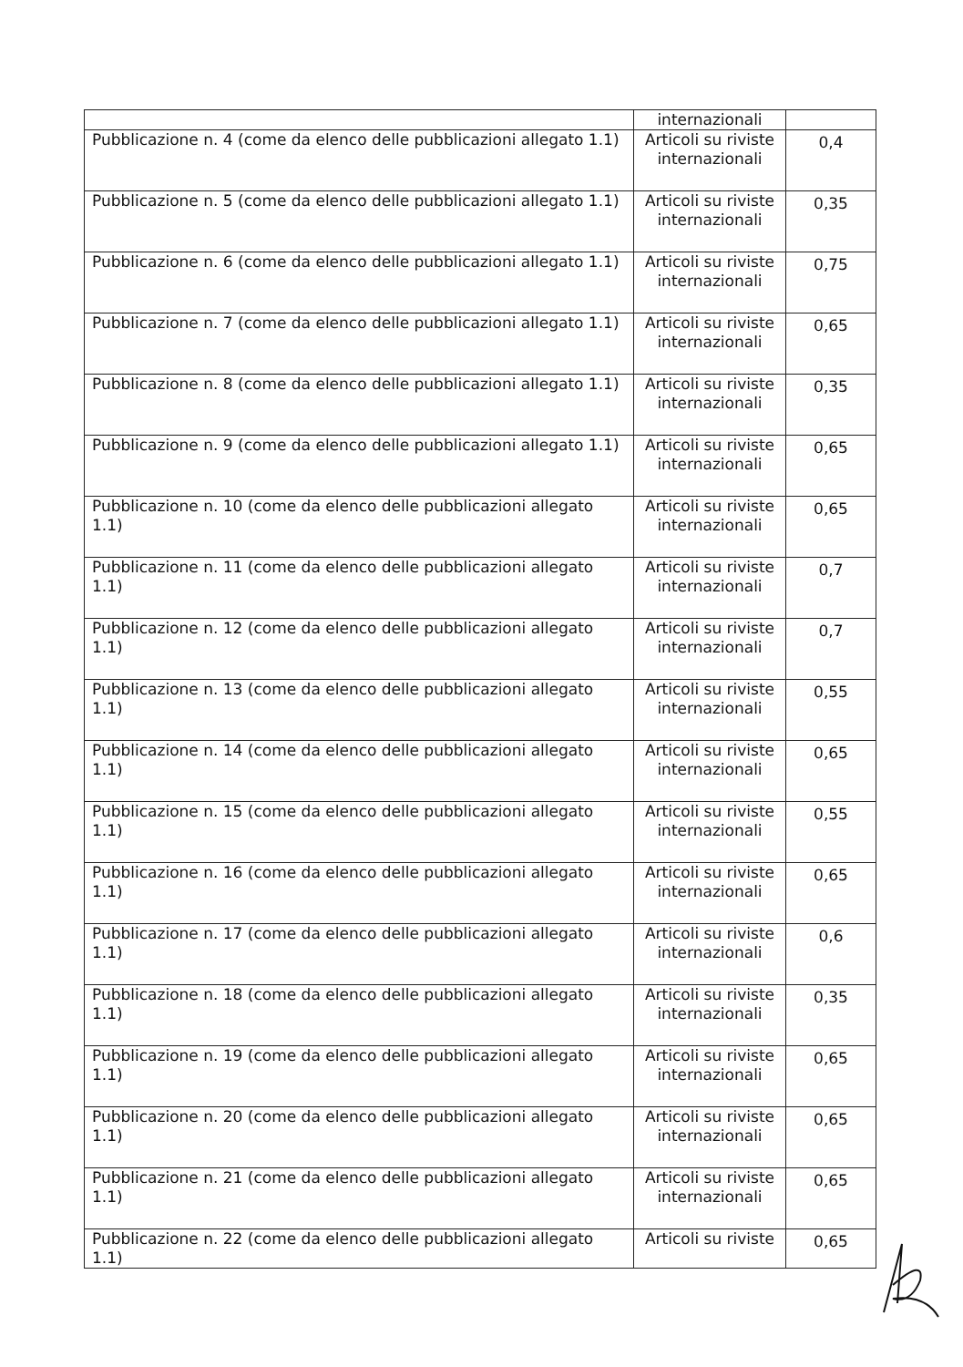| | internazionali | |
| Pubblicazione n. 4 (come da elenco delle pubblicazioni allegato 1.1) | Articoli su riviste internazionali | 0,4 |
| Pubblicazione n. 5 (come da elenco delle pubblicazioni allegato 1.1) | Articoli su riviste internazionali | 0,35 |
| Pubblicazione n. 6 (come da elenco delle pubblicazioni allegato 1.1) | Articoli su riviste internazionali | 0,75 |
| Pubblicazione n. 7 (come da elenco delle pubblicazioni allegato 1.1) | Articoli su riviste internazionali | 0,65 |
| Pubblicazione n. 8 (come da elenco delle pubblicazioni allegato 1.1) | Articoli su riviste internazionali | 0,35 |
| Pubblicazione n. 9 (come da elenco delle pubblicazioni allegato 1.1) | Articoli su riviste internazionali | 0,65 |
| Pubblicazione n. 10 (come da elenco delle pubblicazioni allegato 1.1) | Articoli su riviste internazionali | 0,65 |
| Pubblicazione n. 11 (come da elenco delle pubblicazioni allegato 1.1) | Articoli su riviste internazionali | 0,7 |
| Pubblicazione n. 12 (come da elenco delle pubblicazioni allegato 1.1) | Articoli su riviste internazionali | 0,7 |
| Pubblicazione n. 13 (come da elenco delle pubblicazioni allegato 1.1) | Articoli su riviste internazionali | 0,55 |
| Pubblicazione n. 14 (come da elenco delle pubblicazioni allegato 1.1) | Articoli su riviste internazionali | 0,65 |
| Pubblicazione n. 15 (come da elenco delle pubblicazioni allegato 1.1) | Articoli su riviste internazionali | 0,55 |
| Pubblicazione n. 16 (come da elenco delle pubblicazioni allegato 1.1) | Articoli su riviste internazionali | 0,65 |
| Pubblicazione n. 17 (come da elenco delle pubblicazioni allegato 1.1) | Articoli su riviste internazionali | 0,6 |
| Pubblicazione n. 18 (come da elenco delle pubblicazioni allegato 1.1) | Articoli su riviste internazionali | 0,35 |
| Pubblicazione n. 19 (come da elenco delle pubblicazioni allegato 1.1) | Articoli su riviste internazionali | 0,65 |
| Pubblicazione n. 20 (come da elenco delle pubblicazioni allegato 1.1) | Articoli su riviste internazionali | 0,65 |
| Pubblicazione n. 21 (come da elenco delle pubblicazioni allegato 1.1) | Articoli su riviste internazionali | 0,65 |
| Pubblicazione n. 22 (come da elenco delle pubblicazioni allegato 1.1) | Articoli su riviste | 0,65 |